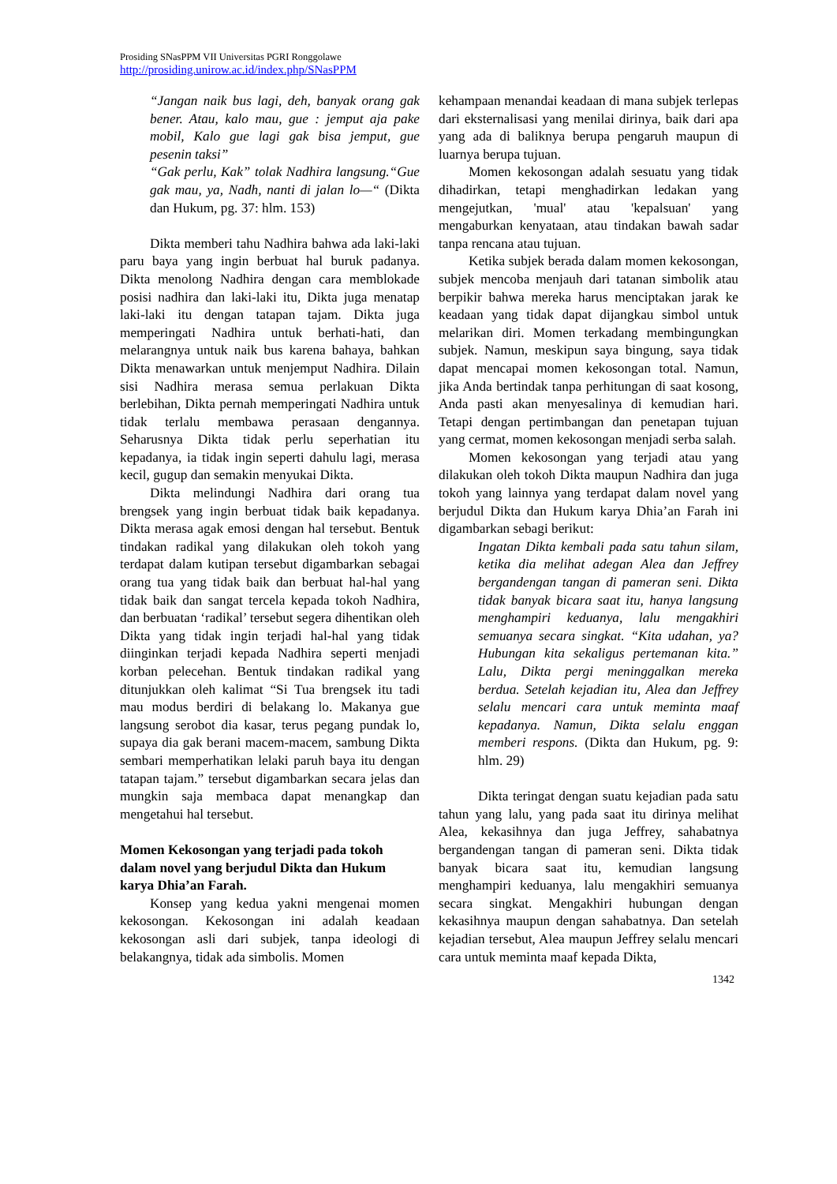Prosiding SNasPPM VII Universitas PGRI Ronggolawe
http://prosiding.unirow.ac.id/index.php/SNasPPM
“Jangan naik bus lagi, deh, banyak orang gak bener. Atau, kalo mau, gue : jemput aja pake mobil, Kalo gue lagi gak bisa jemput, gue pesenin taksi”
“Gak perlu, Kak” tolak Nadhira langsung.“Gue gak mau, ya, Nadh, nanti di jalan lo—“ (Dikta dan Hukum, pg. 37: hlm. 153)
Dikta memberi tahu Nadhira bahwa ada laki-laki paru baya yang ingin berbuat hal buruk padanya. Dikta menolong Nadhira dengan cara memblokade posisi nadhira dan laki-laki itu, Dikta juga menatap laki-laki itu dengan tatapan tajam. Dikta juga memperingati Nadhira untuk berhati-hati, dan melarangnya untuk naik bus karena bahaya, bahkan Dikta menawarkan untuk menjemput Nadhira. Dilain sisi Nadhira merasa semua perlakuan Dikta berlebihan, Dikta pernah memperingati Nadhira untuk tidak terlalu membawa perasaan dengannya. Seharusnya Dikta tidak perlu seperhatian itu kepadanya, ia tidak ingin seperti dahulu lagi, merasa kecil, gugup dan semakin menyukai Dikta.
Dikta melindungi Nadhira dari orang tua brengsek yang ingin berbuat tidak baik kepadanya. Dikta merasa agak emosi dengan hal tersebut. Bentuk tindakan radikal yang dilakukan oleh tokoh yang terdapat dalam kutipan tersebut digambarkan sebagai orang tua yang tidak baik dan berbuat hal-hal yang tidak baik dan sangat tercela kepada tokoh Nadhira, dan berbuatan ‘radikal’ tersebut segera dihentikan oleh Dikta yang tidak ingin terjadi hal-hal yang tidak diinginkan terjadi kepada Nadhira seperti menjadi korban pelecehan. Bentuk tindakan radikal yang ditunjukkan oleh kalimat “Si Tua brengsek itu tadi mau modus berdiri di belakang lo. Makanya gue langsung serobot dia kasar, terus pegang pundak lo, supaya dia gak berani macem-macem, sambung Dikta sembari memperhatikan lelaki paruh baya itu dengan tatapan tajam.” tersebut digambarkan secara jelas dan mungkin saja membaca dapat menangkap dan mengetahui hal tersebut.
Momen Kekosongan yang terjadi pada tokoh dalam novel yang berjudul Dikta dan Hukum karya Dhia’an Farah.
Konsep yang kedua yakni mengenai momen kekosongan. Kekosongan ini adalah keadaan kekosongan asli dari subjek, tanpa ideologi di belakangnya, tidak ada simbolis. Momen
kehampaan menandai keadaan di mana subjek terlepas dari eksternalisasi yang menilai dirinya, baik dari apa yang ada di baliknya berupa pengaruh maupun di luarnya berupa tujuan.
Momen kekosongan adalah sesuatu yang tidak dihadirkan, tetapi menghadirkan ledakan yang mengejutkan, 'mual' atau 'kepalsuan' yang mengaburkan kenyataan, atau tindakan bawah sadar tanpa rencana atau tujuan.
Ketika subjek berada dalam momen kekosongan, subjek mencoba menjauh dari tatanan simbolik atau berpikir bahwa mereka harus menciptakan jarak ke keadaan yang tidak dapat dijangkau simbol untuk melarikan diri. Momen terkadang membingungkan subjek. Namun, meskipun saya bingung, saya tidak dapat mencapai momen kekosongan total. Namun, jika Anda bertindak tanpa perhitungan di saat kosong, Anda pasti akan menyesalinya di kemudian hari. Tetapi dengan pertimbangan dan penetapan tujuan yang cermat, momen kekosongan menjadi serba salah.
Momen kekosongan yang terjadi atau yang dilakukan oleh tokoh Dikta maupun Nadhira dan juga tokoh yang lainnya yang terdapat dalam novel yang berjudul Dikta dan Hukum karya Dhia’an Farah ini digambarkan sebagi berikut:
Ingatan Dikta kembali pada satu tahun silam, ketika dia melihat adegan Alea dan Jeffrey bergandengan tangan di pameran seni. Dikta tidak banyak bicara saat itu, hanya langsung menghampiri keduanya, lalu mengakhiri semuanya secara singkat. “Kita udahan, ya? Hubungan kita sekaligus pertemanan kita.” Lalu, Dikta pergi meninggalkan mereka berdua. Setelah kejadian itu, Alea dan Jeffrey selalu mencari cara untuk meminta maaf kepadanya. Namun, Dikta selalu enggan memberi respons. (Dikta dan Hukum, pg. 9: hlm. 29)
Dikta teringat dengan suatu kejadian pada satu tahun yang lalu, yang pada saat itu dirinya melihat Alea, kekasihnya dan juga Jeffrey, sahabatnya bergandengan tangan di pameran seni. Dikta tidak banyak bicara saat itu, kemudian langsung menghampiri keduanya, lalu mengakhiri semuanya secara singkat. Mengakhiri hubungan dengan kekasihnya maupun dengan sahabatnya. Dan setelah kejadian tersebut, Alea maupun Jeffrey selalu mencari cara untuk meminta maaf kepada Dikta,
1342